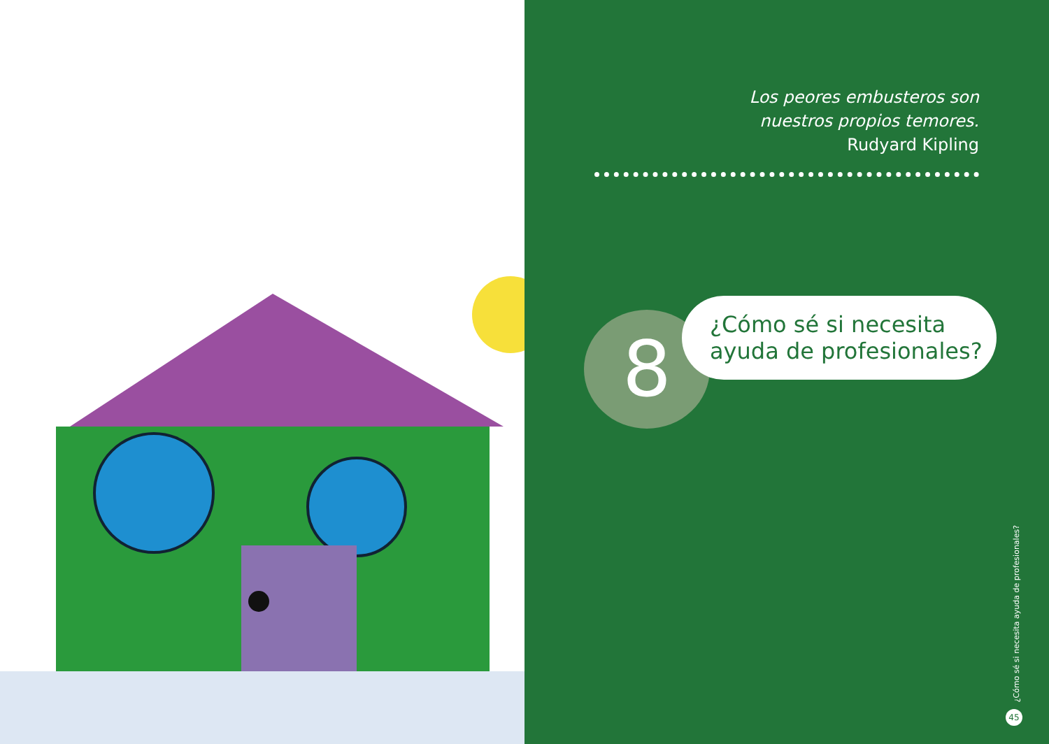Los peores embusteros son
nuestros propios temores.
Rudyard Kipling
8
¿Cómo sé si necesita
ayuda de profesionales?
¿Cómo sé si necesita ayuda de profesionales?
45